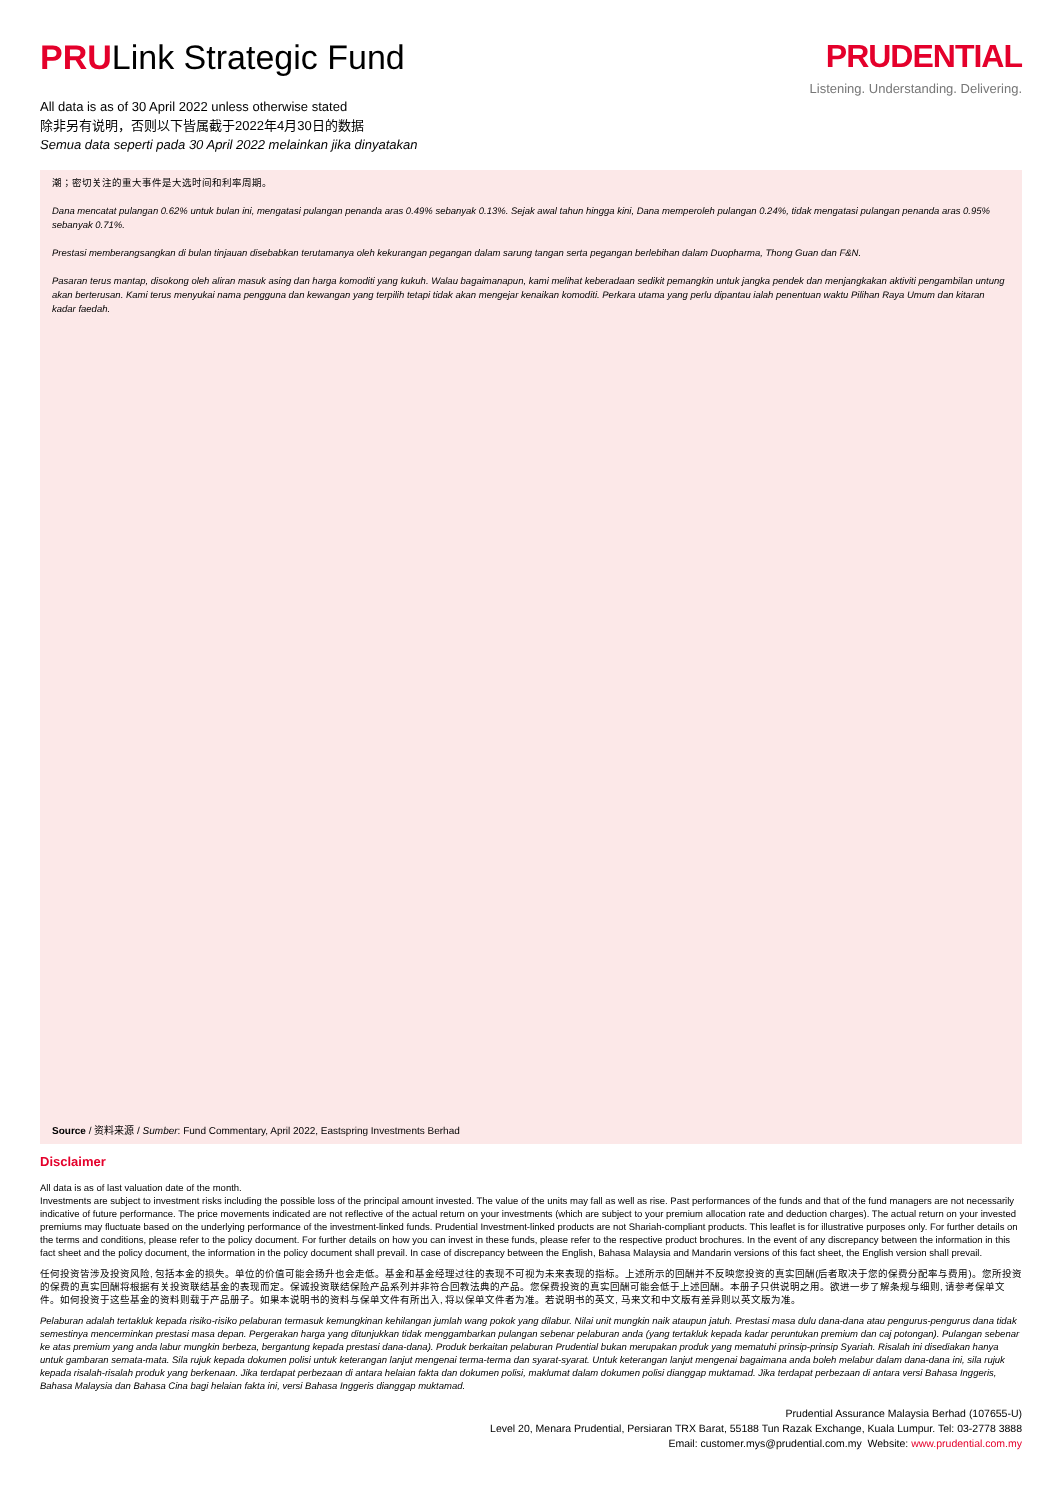PRULink Strategic Fund
All data is as of 30 April 2022 unless otherwise stated
除非另有说明，否则以下皆属截于2022年4月30日的数据
Semua data seperti pada 30 April 2022 melainkan jika dinyatakan
PRUDENTIAL
Listening. Understanding. Delivering.
潮；密切关注的重大事件是大选时间和利率周期。
Dana mencatat pulangan 0.62% untuk bulan ini, mengatasi pulangan penanda aras 0.49% sebanyak 0.13%. Sejak awal tahun hingga kini, Dana memperoleh pulangan 0.24%, tidak mengatasi pulangan penanda aras 0.95% sebanyak 0.71%.
Prestasi memberangsangkan di bulan tinjauan disebabkan terutamanya oleh kekurangan pegangan dalam sarung tangan serta pegangan berlebihan dalam Duopharma, Thong Guan dan F&N.
Pasaran terus mantap, disokong oleh aliran masuk asing dan harga komoditi yang kukuh. Walau bagaimanapun, kami melihat keberadaan sedikit pemangkin untuk jangka pendek dan menjangkakan aktiviti pengambilan untung akan berterusan. Kami terus menyukai nama pengguna dan kewangan yang terpilih tetapi tidak akan mengejar kenaikan komoditi. Perkara utama yang perlu dipantau ialah penentuan waktu Pilihan Raya Umum dan kitaran kadar faedah.
Source / 资料来源 / Sumber: Fund Commentary, April 2022, Eastspring Investments Berhad
Disclaimer
All data is as of last valuation date of the month.
Investments are subject to investment risks including the possible loss of the principal amount invested. The value of the units may fall as well as rise. Past performances of the funds and that of the fund managers are not necessarily indicative of future performance. The price movements indicated are not reflective of the actual return on your investments (which are subject to your premium allocation rate and deduction charges). The actual return on your invested premiums may fluctuate based on the underlying performance of the investment-linked funds. Prudential Investment-linked products are not Shariah-compliant products. This leaflet is for illustrative purposes only. For further details on the terms and conditions, please refer to the policy document. For further details on how you can invest in these funds, please refer to the respective product brochures. In the event of any discrepancy between the information in this fact sheet and the policy document, the information in the policy document shall prevail. In case of discrepancy between the English, Bahasa Malaysia and Mandarin versions of this fact sheet, the English version shall prevail.
任何投资皆涉及投资风险, 包括本金的损失。单位的价值可能会扬升也会走低。基金和基金经理过往的表现不可视为未来表现的指标。上述所示的回酬并不反映您投资的真实回酬(后者取决于您的保费分配率与费用)。您所投资的保费的真实回酬将根据有关投资联结基金的表现而定。保诚投资联结保险产品系列并非符合回教法典的产品。您保费投资的真实回酬可能会低于上述回酬。本册子只供说明之用。欲进一步了解条规与细则, 请参考保单文件。如何投资于这些基金的资料则载于产品册子。如果本说明书的资料与保单文件有所出入, 将以保单文件者为准。若说明书的英文, 马来文和中文版有差异则以英文版为准。
Pelaburan adalah tertakluk kepada risiko-risiko pelaburan termasuk kemungkinan kehilangan jumlah wang pokok yang dilabur. Nilai unit mungkin naik ataupun jatuh. Prestasi masa dulu dana-dana atau pengurus-pengurus dana tidak semestinya mencerminkan prestasi masa depan. Pergerakan harga yang ditunjukkan tidak menggambarkan pulangan sebenar pelaburan anda (yang tertakluk kepada kadar peruntukan premium dan caj potongan). Pulangan sebenar ke atas premium yang anda labur mungkin berbeza, bergantung kepada prestasi dana-dana). Produk berkaitan pelaburan Prudential bukan merupakan produk yang mematuhi prinsip-prinsip Syariah. Risalah ini disediakan hanya untuk gambaran semata-mata. Sila rujuk kepada dokumen polisi untuk keterangan lanjut mengenai terma-terma dan syarat-syarat. Untuk keterangan lanjut mengenai bagaimana anda boleh melabur dalam dana-dana ini, sila rujuk kepada risalah-risalah produk yang berkenaan. Jika terdapat perbezaan di antara helaian fakta dan dokumen polisi, maklumat dalam dokumen polisi dianggap muktamad. Jika terdapat perbezaan di antara versi Bahasa Inggeris, Bahasa Malaysia dan Bahasa Cina bagi helaian fakta ini, versi Bahasa Inggeris dianggap muktamad.
Prudential Assurance Malaysia Berhad (107655-U)
Level 20, Menara Prudential, Persiaran TRX Barat, 55188 Tun Razak Exchange, Kuala Lumpur. Tel: 03-2778 3888
Email: customer.mys@prudential.com.my Website: www.prudential.com.my